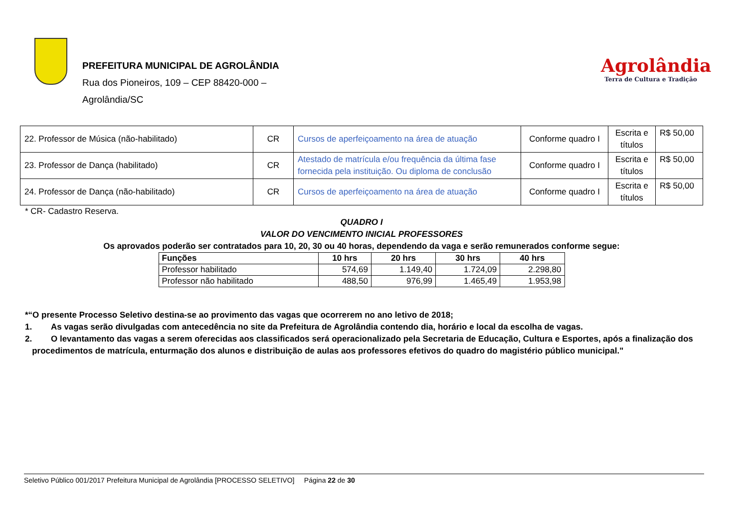PREFEITURA MUNICIPAL DE AGROLÂNDIA
Rua dos Pioneiros, 109 – CEP 88420-000 –
Agrolândia/SC
Agrolândia
Terra de Cultura e Tradição
| 22. Professor de Música (não-habilitado) | CR | Cursos de aperfeiçoamento na área de atuação | Conforme quadro I | Escrita e títulos | R$ 50,00 |
| 23. Professor de Dança (habilitado) | CR | Atestado de matrícula e/ou frequência da última fase fornecida pela instituição. Ou diploma de conclusão | Conforme quadro I | Escrita e títulos | R$ 50,00 |
| 24. Professor de Dança (não-habilitado) | CR | Cursos de aperfeiçoamento na área de atuação | Conforme quadro I | Escrita e títulos | R$ 50,00 |
* CR- Cadastro Reserva.
QUADRO I
VALOR DO VENCIMENTO INICIAL PROFESSORES
Os aprovados poderão ser contratados para 10, 20, 30 ou 40 horas, dependendo da vaga e serão remunerados conforme segue:
| Funções | 10 hrs | 20 hrs | 30 hrs | 40 hrs |
| --- | --- | --- | --- | --- |
| Professor habilitado | 574,69 | 1.149,40 | 1.724,09 | 2.298,80 |
| Professor não habilitado | 488,50 | 976,99 | 1.465,49 | 1.953,98 |
*“O presente Processo Seletivo destina-se ao provimento das vagas que ocorrerem no ano letivo de 2018;
1. As vagas serão divulgadas com antecedência no site da Prefeitura de Agrolândia contendo dia, horário e local da escolha de vagas.
2. O levantamento das vagas a serem oferecidas aos classificados será operacionalizado pela Secretaria de Educação, Cultura e Esportes, após a finalização dos
procedimentos de matrícula, enturmação dos alunos e distribuição de aulas aos professores efetivos do quadro do magistério público municipal."
Seletivo Público 001/2017 Prefeitura Municipal de Agrolândia [PROCESSO SELETIVO] Página 22 de 30